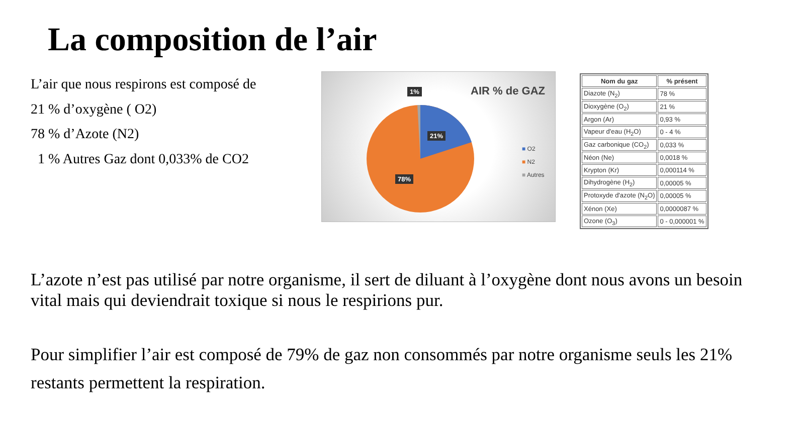La composition de l’air
L’air que nous respirons est composé de
21 % d’oxygène ( O2)
78 % d’Azote (N2)
1 % Autres Gaz dont 0,033% de CO2
AIR % de GAZ 1%
21%
78%
■ O2
■ N2
■ Autres
| Nom du gaz | % présent |
| --- | --- |
| Diazote (N<sub>2</sub>) | 78 % |
| Dioxygène (O<sub>2</sub>) | 21 % |
| Argon (Ar) | 0,93 % |
| Vapeur d'eau (H<sub>2</sub>O) | 0 - 4 % |
| Gaz carbonique (CO<sub>2</sub>) | 0,033 % |
| Néon (Ne) | 0,0018 % |
| Krypton (Kr) | 0,000114 % |
| Dihydrogène (H<sub>2</sub>) | 0,00005 % |
| Protoxyde d'azote (N<sub>2</sub>O) | 0,00005 % |
| Xénon (Xe) | 0,0000087 % |
| Ozone (O<sub>3</sub>) | 0 - 0,000001 % |
L’azote n’est pas utilisé par notre organisme, il sert de diluant à l’oxygène dont nous avons un besoin vital mais qui deviendrait toxique si nous le respirions pur.
Pour simplifier l’air est composé de 79% de gaz non consommés par notre organisme seuls les 21% restants permettent la respiration.